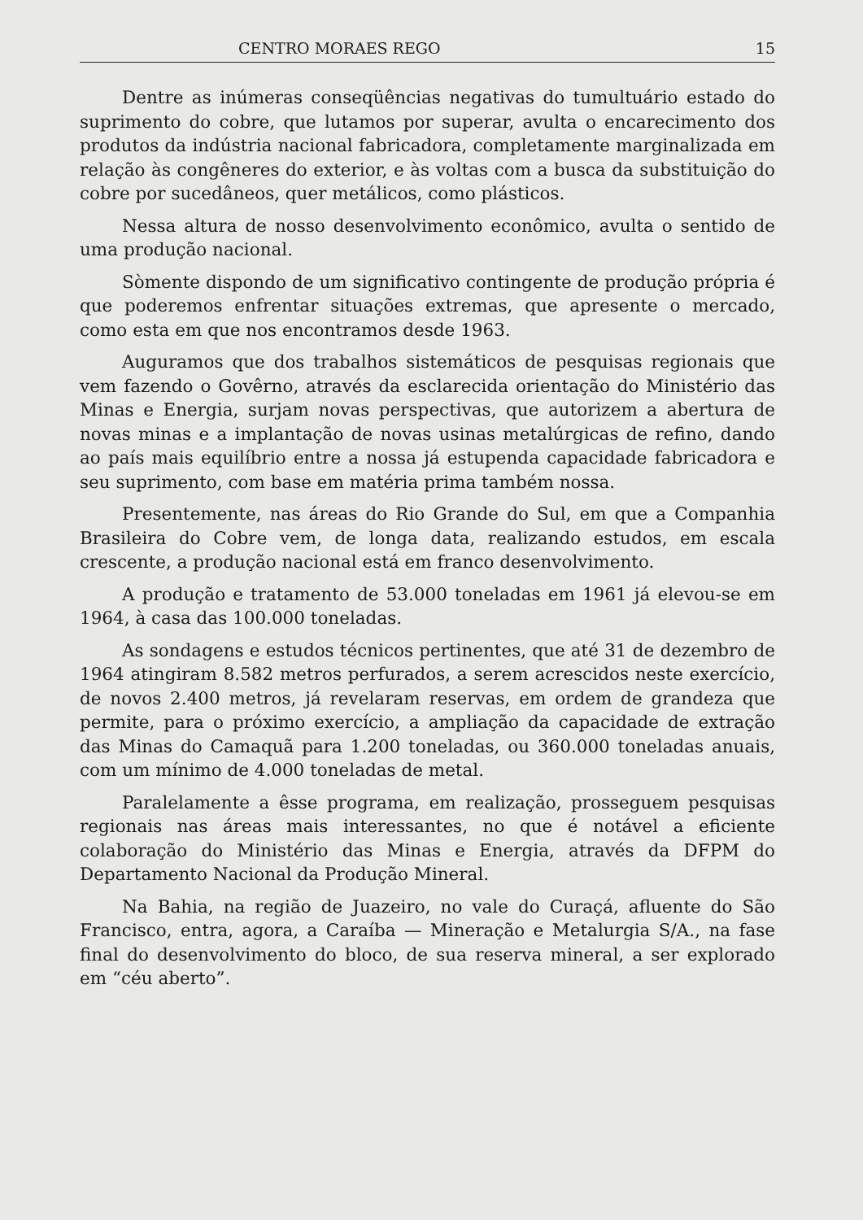CENTRO MORAES REGO 15
Dentre as inúmeras conseqüências negativas do tumultuário estado do suprimento do cobre, que lutamos por superar, avulta o encarecimento dos produtos da indústria nacional fabricadora, completamente marginalizada em relação às congêneres do exterior, e às voltas com a busca da substituição do cobre por sucedâneos, quer metálicos, como plásticos.
Nessa altura de nosso desenvolvimento econômico, avulta o sentido de uma produção nacional.
Sòmente dispondo de um significativo contingente de produção própria é que poderemos enfrentar situações extremas, que apresente o mercado, como esta em que nos encontramos desde 1963.
Auguramos que dos trabalhos sistemáticos de pesquisas regionais que vem fazendo o Govêrno, através da esclarecida orientação do Ministério das Minas e Energia, surjam novas perspectivas, que autorizem a abertura de novas minas e a implantação de novas usinas metalúrgicas de refino, dando ao país mais equilíbrio entre a nossa já estupenda capacidade fabricadora e seu suprimento, com base em matéria prima também nossa.
Presentemente, nas áreas do Rio Grande do Sul, em que a Companhia Brasileira do Cobre vem, de longa data, realizando estudos, em escala crescente, a produção nacional está em franco desenvolvimento.
A produção e tratamento de 53.000 toneladas em 1961 já elevou-se em 1964, à casa das 100.000 toneladas.
As sondagens e estudos técnicos pertinentes, que até 31 de dezembro de 1964 atingiram 8.582 metros perfurados, a serem acrescidos neste exercício, de novos 2.400 metros, já revelaram reservas, em ordem de grandeza que permite, para o próximo exercício, a ampliação da capacidade de extração das Minas do Camaquã para 1.200 toneladas, ou 360.000 toneladas anuais, com um mínimo de 4.000 toneladas de metal.
Paralelamente a êsse programa, em realização, prosseguem pesquisas regionais nas áreas mais interessantes, no que é notável a eficiente colaboração do Ministério das Minas e Energia, através da DFPM do Departamento Nacional da Produção Mineral.
Na Bahia, na região de Juazeiro, no vale do Curaçá, afluente do São Francisco, entra, agora, a Caraíba — Mineração e Metalurgia S/A., na fase final do desenvolvimento do bloco, de sua reserva mineral, a ser explorado em “céu aberto”.